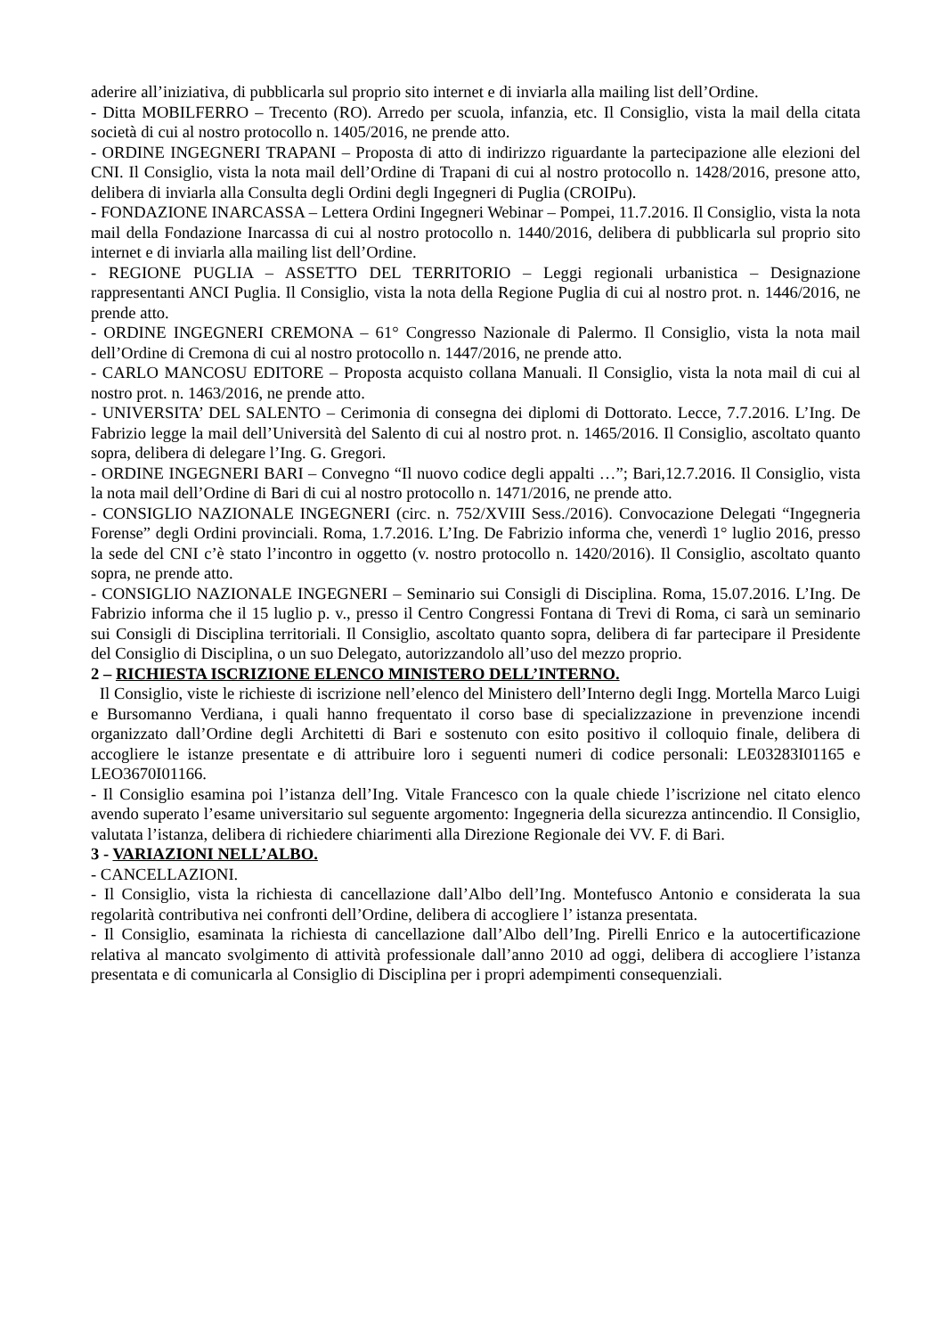aderire all’iniziativa, di pubblicarla sul proprio sito internet e di inviarla alla mailing list dell’Ordine.
- Ditta MOBILFERRO – Trecento (RO). Arredo per scuola, infanzia, etc. Il Consiglio, vista la mail della citata società di cui al nostro protocollo n. 1405/2016, ne prende atto.
- ORDINE INGEGNERI TRAPANI – Proposta di atto di indirizzo riguardante la partecipazione alle elezioni del CNI. Il Consiglio, vista la nota mail dell’Ordine di Trapani di cui al nostro protocollo n. 1428/2016, presone atto, delibera di inviarla alla Consulta degli Ordini degli Ingegneri di Puglia (CROIPu).
- FONDAZIONE INARCASSA – Lettera Ordini Ingegneri Webinar – Pompei, 11.7.2016. Il Consiglio, vista la nota mail della Fondazione Inarcassa di cui al nostro protocollo n. 1440/2016, delibera di pubblicarla sul proprio sito internet e di inviarla alla mailing list dell’Ordine.
- REGIONE PUGLIA – ASSETTO DEL TERRITORIO – Leggi regionali urbanistica – Designazione rappresentanti ANCI Puglia. Il Consiglio, vista la nota della Regione Puglia di cui al nostro prot. n. 1446/2016, ne prende atto.
- ORDINE INGEGNERI CREMONA – 61° Congresso Nazionale di Palermo. Il Consiglio, vista la nota mail dell’Ordine di Cremona di cui al nostro protocollo n. 1447/2016, ne prende atto.
- CARLO MANCOSU EDITORE – Proposta acquisto collana Manuali. Il Consiglio, vista la nota mail di cui al nostro prot. n. 1463/2016, ne prende atto.
- UNIVERSITA’ DEL SALENTO – Cerimonia di consegna dei diplomi di Dottorato. Lecce, 7.7.2016. L’Ing. De Fabrizio legge la mail dell’Università del Salento di cui al nostro prot. n. 1465/2016. Il Consiglio, ascoltato quanto sopra, delibera di delegare l’Ing. G. Gregori.
- ORDINE INGEGNERI BARI – Convegno “Il nuovo codice degli appalti …”; Bari,12.7.2016. Il Consiglio, vista la nota mail dell’Ordine di Bari di cui al nostro protocollo n. 1471/2016, ne prende atto.
- CONSIGLIO NAZIONALE INGEGNERI (circ. n. 752/XVIII Sess./2016). Convocazione Delegati “Ingegneria Forense” degli Ordini provinciali. Roma, 1.7.2016. L’Ing. De Fabrizio informa che, venerdì 1° luglio 2016, presso la sede del CNI c’è stato l’incontro in oggetto (v. nostro protocollo n. 1420/2016). Il Consiglio, ascoltato quanto sopra, ne prende atto.
- CONSIGLIO NAZIONALE INGEGNERI – Seminario sui Consigli di Disciplina. Roma, 15.07.2016. L’Ing. De Fabrizio informa che il 15 luglio p. v., presso il Centro Congressi Fontana di Trevi di Roma, ci sarà un seminario sui Consigli di Disciplina territoriali. Il Consiglio, ascoltato quanto sopra, delibera di far partecipare il Presidente del Consiglio di Disciplina, o un suo Delegato, autorizzandolo all’uso del mezzo proprio.
2 – RICHIESTA ISCRIZIONE ELENCO MINISTERO DELL’INTERNO.
Il Consiglio, viste le richieste di iscrizione nell’elenco del Ministero dell’Interno degli Ingg. Mortella Marco Luigi e Bursomanno Verdiana, i quali hanno frequentato il corso base di specializzazione in prevenzione incendi organizzato dall’Ordine degli Architetti di Bari e sostenuto con esito positivo il colloquio finale, delibera di accogliere le istanze presentate e di attribuire loro i seguenti numeri di codice personali: LE03283I01165 e LEO3670I01166.
- Il Consiglio esamina poi l’istanza dell’Ing. Vitale Francesco con la quale chiede l’iscrizione nel citato elenco avendo superato l’esame universitario sul seguente argomento: Ingegneria della sicurezza antincendio. Il Consiglio, valutata l’istanza, delibera di richiedere chiarimenti alla Direzione Regionale dei VV. F. di Bari.
3 - VARIAZIONI NELL’ALBO.
- CANCELLAZIONI.
- Il Consiglio, vista la richiesta di cancellazione dall’Albo dell’Ing. Montefusco Antonio e considerata la sua regolarità contributiva nei confronti dell’Ordine, delibera di accogliere l’ istanza presentata.
- Il Consiglio, esaminata la richiesta di cancellazione dall’Albo dell’Ing. Pirelli Enrico e la autocertificazione relativa al mancato svolgimento di attività professionale dall’anno 2010 ad oggi, delibera di accogliere l’istanza presentata e di comunicarla al Consiglio di Disciplina per i propri adempimenti consequenziali.